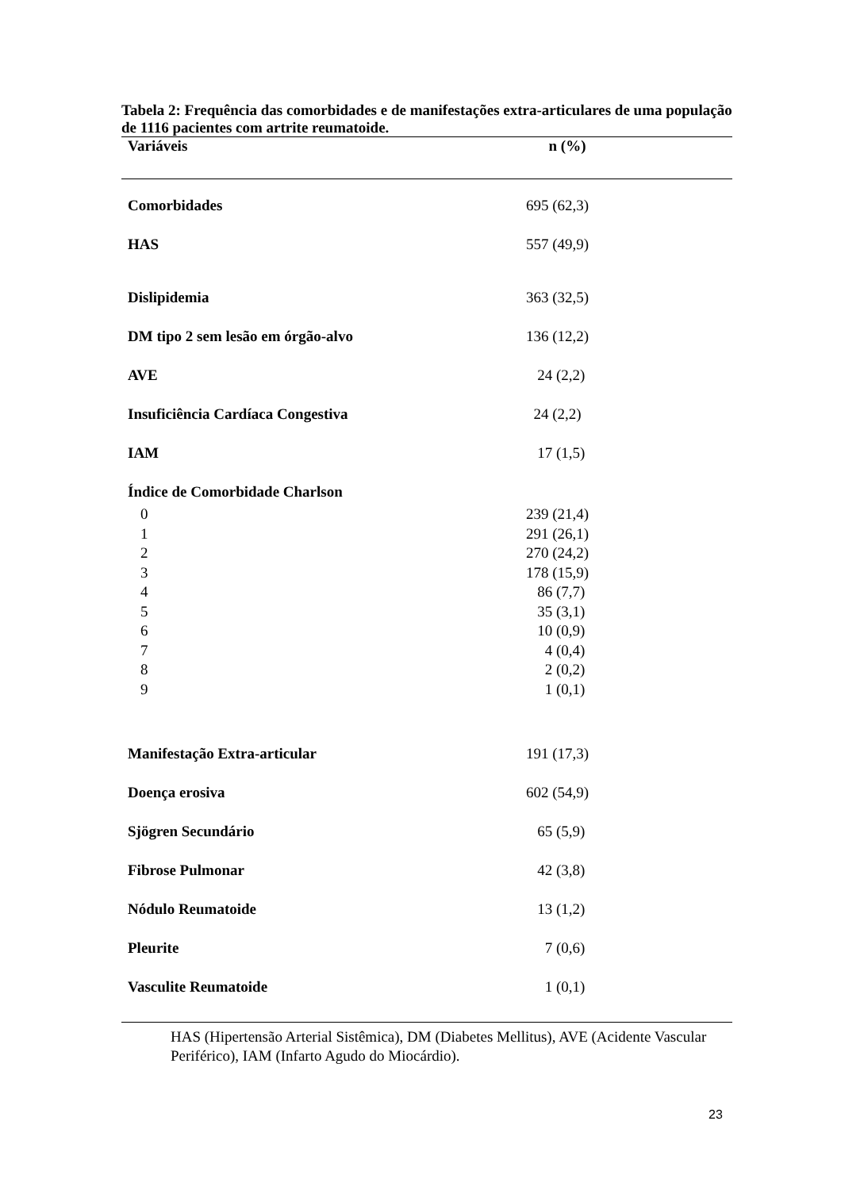Tabela 2: Frequência das comorbidades e de manifestações extra-articulares de uma população de 1116 pacientes com artrite reumatoide.
| Variáveis | n (%) |
| --- | --- |
| Comorbidades | 695 (62,3) |
| HAS | 557 (49,9) |
| Dislipidemia | 363 (32,5) |
| DM tipo 2 sem lesão em órgão-alvo | 136 (12,2) |
| AVE | 24 (2,2) |
| Insuficiência Cardíaca Congestiva | 24 (2,2) |
| IAM | 17 (1,5) |
| Índice de Comorbidade Charlson | |
| 0 | 239 (21,4) |
| 1 | 291 (26,1) |
| 2 | 270 (24,2) |
| 3 | 178 (15,9) |
| 4 | 86 (7,7) |
| 5 | 35 (3,1) |
| 6 | 10 (0,9) |
| 7 | 4 (0,4) |
| 8 | 2 (0,2) |
| 9 | 1 (0,1) |
| Manifestação Extra-articular | 191 (17,3) |
| Doença erosiva | 602 (54,9) |
| Sjögren Secundário | 65 (5,9) |
| Fibrose Pulmonar | 42 (3,8) |
| Nódulo Reumatoide | 13 (1,2) |
| Pleurite | 7 (0,6) |
| Vasculite Reumatoide | 1 (0,1) |
HAS (Hipertensão Arterial Sistêmica), DM (Diabetes Mellitus), AVE (Acidente Vascular Periférico), IAM (Infarto Agudo do Miocárdio).
23